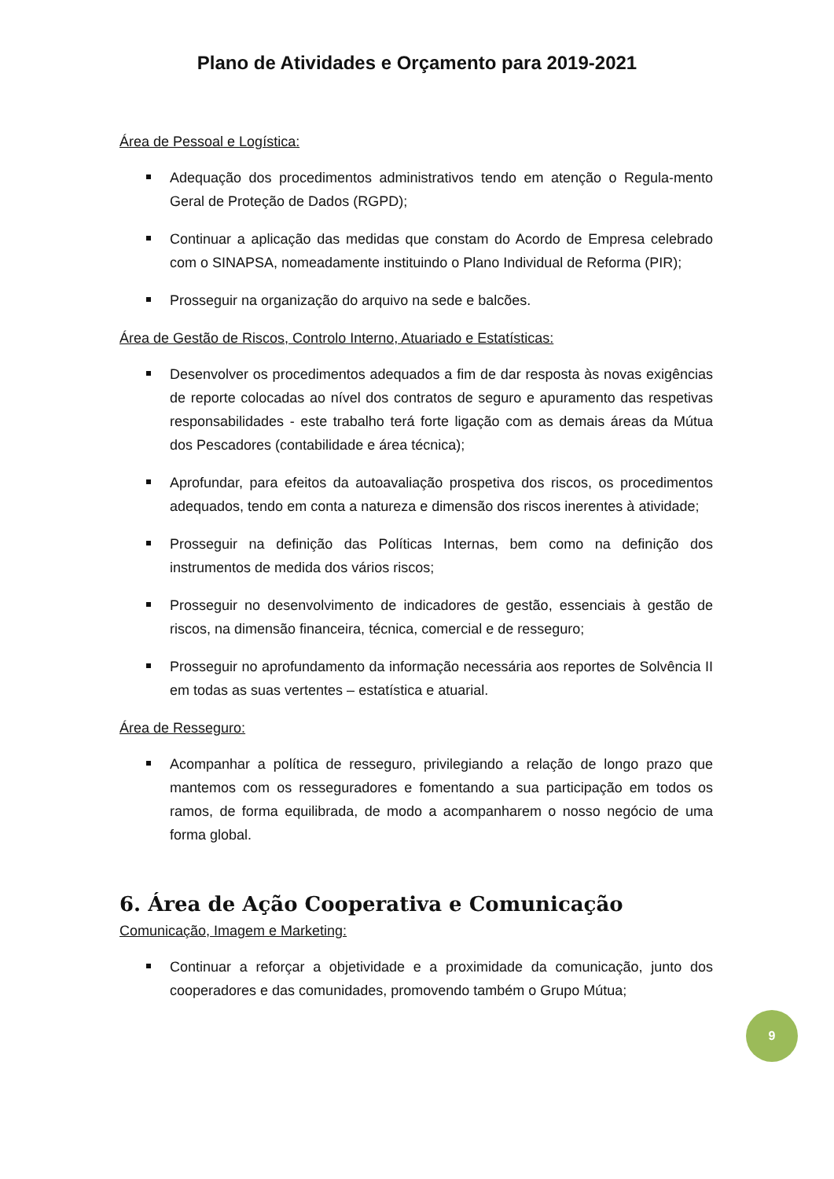Plano de Atividades e Orçamento para 2019-2021
Área de Pessoal e Logística:
Adequação dos procedimentos administrativos tendo em atenção o Regula-mento Geral de Proteção de Dados (RGPD);
Continuar a aplicação das medidas que constam do Acordo de Empresa celebrado com o SINAPSA, nomeadamente instituindo o Plano Individual de Reforma (PIR);
Prosseguir na organização do arquivo na sede e balcões.
Área de Gestão de Riscos, Controlo Interno, Atuariado e Estatísticas:
Desenvolver os procedimentos adequados a fim de dar resposta às novas exigências de reporte colocadas ao nível dos contratos de seguro e apuramento das respetivas responsabilidades - este trabalho terá forte ligação com as demais áreas da Mútua dos Pescadores (contabilidade e área técnica);
Aprofundar, para efeitos da autoavaliação prospetiva dos riscos, os procedimentos adequados, tendo em conta a natureza e dimensão dos riscos inerentes à atividade;
Prosseguir na definição das Políticas Internas, bem como na definição dos instrumentos de medida dos vários riscos;
Prosseguir no desenvolvimento de indicadores de gestão, essenciais à gestão de riscos, na dimensão financeira, técnica, comercial e de resseguro;
Prosseguir no aprofundamento da informação necessária aos reportes de Solvência II em todas as suas vertentes – estatística e atuarial.
Área de Resseguro:
Acompanhar a política de resseguro, privilegiando a relação de longo prazo que mantemos com os resseguradores e fomentando a sua participação em todos os ramos, de forma equilibrada, de modo a acompanharem o nosso negócio de uma forma global.
6. Área de Ação Cooperativa e Comunicação
Comunicação, Imagem e Marketing:
Continuar a reforçar a objetividade e a proximidade da comunicação, junto dos cooperadores e das comunidades, promovendo também o Grupo Mútua;
9